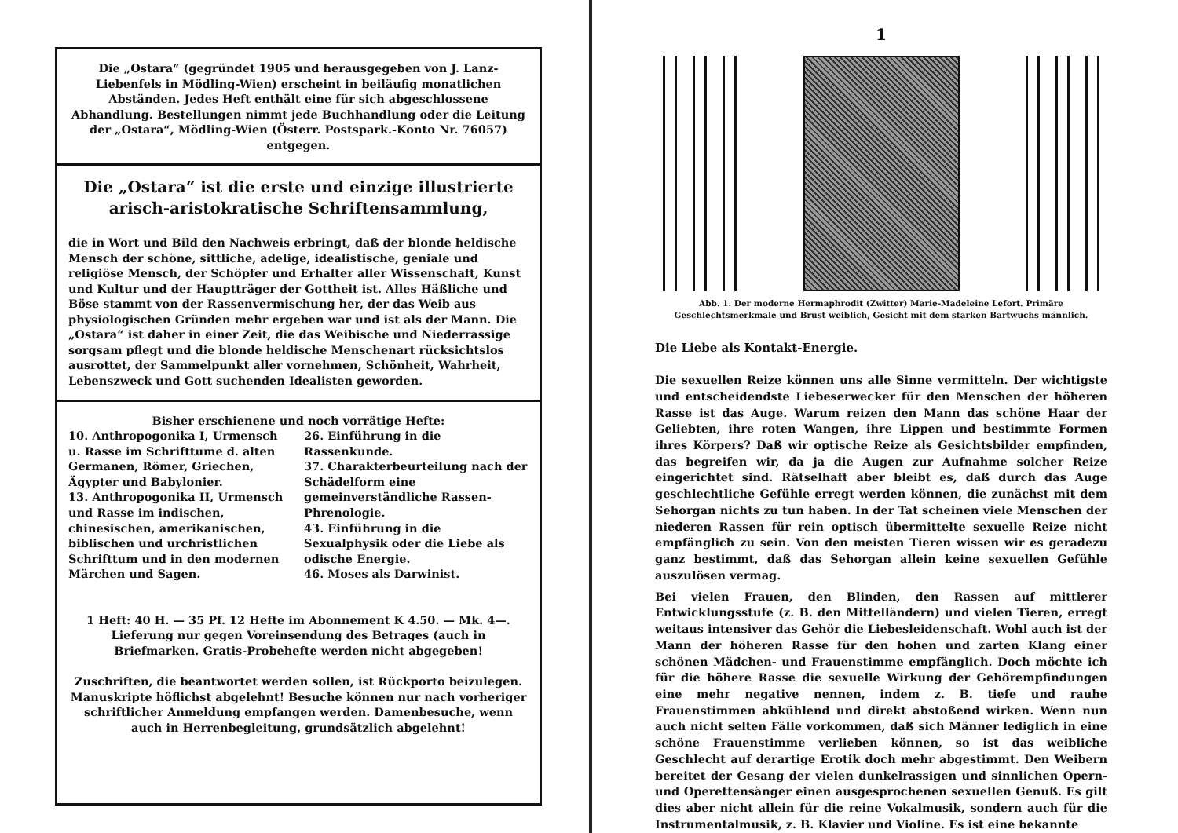Die „Ostara“ (gegründet 1905 und herausgegeben von J. Lanz-Liebenfels in Mödling-Wien) erscheint in beiläufig monatlichen Abständen. Jedes Heft enthält eine für sich abgeschlossene Abhandlung. Bestellungen nimmt jede Buchhandlung oder die Leitung der „Ostara“, Mödling-Wien (Österr. Postspark.-Konto Nr. 76057) entgegen.
Die „Ostara“ ist die erste und einzige illustrierte arisch-aristokratische Schriftensammlung,
die in Wort und Bild den Nachweis erbringt, daß der blonde heldische Mensch der schöne, sittliche, adelige, idealistische, geniale und religiöse Mensch, der Schöpfer und Erhalter aller Wissenschaft, Kunst und Kultur und der Hauptträger der Gottheit ist. Alles Häßliche und Böse stammt von der Rassenvermischung her, der das Weib aus physiologischen Gründen mehr ergeben war und ist als der Mann. Die „Ostara“ ist daher in einer Zeit, die das Weibische und Niederrassige sorgsam pflegt und die blonde heldische Menschenart rücksichtslos ausrottet, der Sammelpunkt aller vornehmen, Schönheit, Wahrheit, Lebenszweck und Gott suchenden Idealisten geworden.
Bisher erschienene und noch vorrätige Hefte:
10. Anthropogonika I, Urmensch u. Rasse im Schrifttume d. alten Germanen, Römer, Griechen, Ägypter und Babylonier.
13. Anthropogonika II, Urmensch und Rasse im indischen, chinesischen, amerikanischen, biblischen und urchristlichen Schrifttum und in den modernen Märchen und Sagen.
26. Einführung in die Rassenkunde.
37. Charakterbeurteilung nach der Schädelform eine gemeinverständliche Rassen-Phrenologie.
43. Einführung in die Sexualphysik oder die Liebe als odische Energie.
46. Moses als Darwinist.
1 Heft: 40 H. — 35 Pf. 12 Hefte im Abonnement K 4.50. — Mk. 4—. Lieferung nur gegen Voreinsendung des Betrages (auch in Briefmarken. Gratis-Probehefte werden nicht abgegeben!
Zuschriften, die beantwortet werden sollen, ist Rückporto beizulegen. Manuskripte höflichst abgelehnt! Besuche können nur nach vorheriger schriftlicher Anmeldung empfangen werden. Damenbesuche, wenn auch in Herrenbegleitung, grundsätzlich abgelehnt!
1
Abb. 1. Der moderne Hermaphrodit (Zwitter) Marie-Madeleine Lefort. Primäre Geschlechtsmerkmale und Brust weiblich, Gesicht mit dem starken Bartwuchs männlich.
Die Liebe als Kontakt-Energie.
Die sexuellen Reize können uns alle Sinne vermitteln. Der wichtigste und entscheidendste Liebeserwecker für den Menschen der höheren Rasse ist das Auge. Warum reizen den Mann das schöne Haar der Geliebten, ihre roten Wangen, ihre Lippen und bestimmte Formen ihres Körpers? Daß wir optische Reize als Gesichtsbilder empfinden, das begreifen wir, da ja die Augen zur Aufnahme solcher Reize eingerichtet sind. Rätselhaft aber bleibt es, daß durch das Auge geschlechtliche Gefühle erregt werden können, die zunächst mit dem Sehorgan nichts zu tun haben. In der Tat scheinen viele Menschen der niederen Rassen für rein optisch übermittelte sexuelle Reize nicht empfänglich zu sein. Von den meisten Tieren wissen wir es geradezu ganz bestimmt, daß das Sehorgan allein keine sexuellen Gefühle auszulösen vermag.
Bei vielen Frauen, den Blinden, den Rassen auf mittlerer Entwicklungsstufe (z. B. den Mittelländern) und vielen Tieren, erregt weitaus intensiver das Gehör die Liebesleidenschaft. Wohl auch ist der Mann der höheren Rasse für den hohen und zarten Klang einer schönen Mädchen- und Frauenstimme empfänglich. Doch möchte ich für die höhere Rasse die sexuelle Wirkung der Gehörempfindungen eine mehr negative nennen, indem z. B. tiefe und rauhe Frauenstimmen abkühlend und direkt abstoßend wirken. Wenn nun auch nicht selten Fälle vorkommen, daß sich Männer lediglich in eine schöne Frauenstimme verlieben können, so ist das weibliche Geschlecht auf derartige Erotik doch mehr abgestimmt. Den Weibern bereitet der Gesang der vielen dunkelrassigen und sinnlichen Opern- und Operettensänger einen ausgesprochenen sexuellen Genuß. Es gilt dies aber nicht allein für die reine Vokalmusik, sondern auch für die Instrumentalmusik, z. B. Klavier und Violine. Es ist eine bekannte